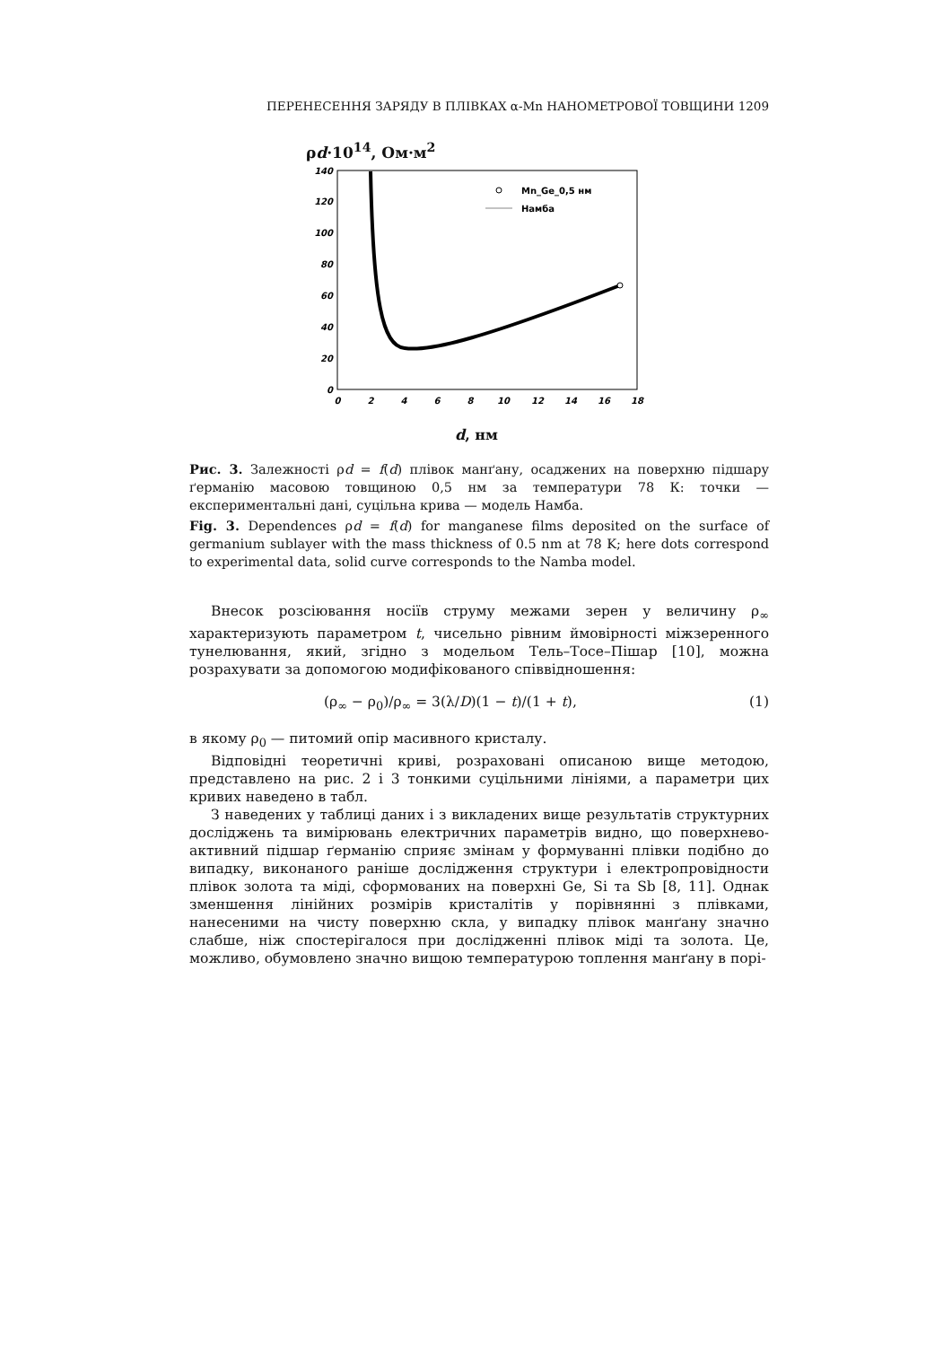ПЕРЕНЕСЕННЯ ЗАРЯДУ В ПЛІВКАХ α-Mn НАНОМЕТРОВОЇ ТОВЩИНИ 1209
ρd·10<sup>14</sup>, Ом·м<sup>2</sup>
0
20
40
60
80
100
120
140
0
2
4
6
8
10
12
14
16
18
Mn_Ge_0,5 нм
Намба
d, нм
Рис. 3. Залежності ρd = f(d) плівок манґану, осаджених на поверхню підшару ґерманію масовою товщиною 0,5 нм за температури 78 К: точки — експериментальні дані, суцільна крива — модель Намба.
Fig. 3. Dependences ρd = f(d) for manganese films deposited on the surface of germanium sublayer with the mass thickness of 0.5 nm at 78 K; here dots correspond to experimental data, solid curve corresponds to the Namba model.
Внесок розсіювання носіїв струму межами зерен у величину ρ<sub>∞</sub> характеризують параметром t, чисельно рівним ймовірності міжзеренного тунелювання, який, згідно з модельом Тель–Тосе–Пішар [10], можна розрахувати за допомогою модифікованого співвідношення:
(ρ<sub>∞</sub> − ρ<sub>0</sub>)/ρ<sub>∞</sub> = 3(λ/D)(1 − t)/(1 + t), (1)
в якому ρ<sub>0</sub> — питомий опір масивного кристалу.
Відповідні теоретичні криві, розраховані описаною вище методою, представлено на рис. 2 і 3 тонкими суцільними лініями, а параметри цих кривих наведено в табл.
З наведених у таблиці даних і з викладених вище результатів структурних досліджень та вимірювань електричних параметрів видно, що поверхнево-активний підшар ґерманію сприяє змінам у формуванні плівки подібно до випадку, виконаного раніше дослідження структури і електропровідности плівок золота та міді, сформованих на поверхні Ge, Si та Sb [8, 11]. Однак зменшення лінійних розмірів кристалітів у порівнянні з плівками, нанесеними на чисту поверхню скла, у випадку плівок манґану значно слабше, ніж спостерігалося при дослідженні плівок міді та золота. Це, можливо, обумовлено значно вищою температурою топлення манґану в порі-